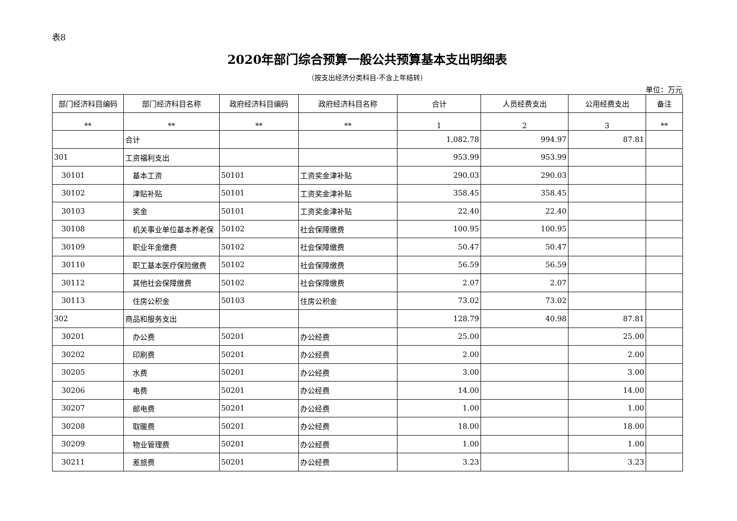表8
2020年部门综合预算一般公共预算基本支出明细表
（按支出经济分类科目-不含上年结转）
单位：万元
| 部门经济科目编码 | 部门经济科目名称 | 政府经济科目编码 | 政府经济科目名称 | 合计 | 人员经费支出 | 公用经费支出 | 备注 |
| --- | --- | --- | --- | --- | --- | --- | --- |
| ** | ** | ** | ** | 1 | 2 | 3 | ** |
| | 合计 | | | 1,082.78 | 994.97 | 87.81 | |
| 301 | 工资福利支出 | | | 953.99 | 953.99 | | |
| 30101 | 基本工资 | 50101 | 工资奖金津补贴 | 290.03 | 290.03 | | |
| 30102 | 津贴补贴 | 50101 | 工资奖金津补贴 | 358.45 | 358.45 | | |
| 30103 | 奖金 | 50101 | 工资奖金津补贴 | 22.40 | 22.40 | | |
| 30108 | 机关事业单位基本养老保 | 50102 | 社会保障缴费 | 100.95 | 100.95 | | |
| 30109 | 职业年金缴费 | 50102 | 社会保障缴费 | 50.47 | 50.47 | | |
| 30110 | 职工基本医疗保险缴费 | 50102 | 社会保障缴费 | 56.59 | 56.59 | | |
| 30112 | 其他社会保障缴费 | 50102 | 社会保障缴费 | 2.07 | 2.07 | | |
| 30113 | 住房公积金 | 50103 | 住房公积金 | 73.02 | 73.02 | | |
| 302 | 商品和服务支出 | | | 128.79 | 40.98 | 87.81 | |
| 30201 | 办公费 | 50201 | 办公经费 | 25.00 | | 25.00 | |
| 30202 | 印刷费 | 50201 | 办公经费 | 2.00 | | 2.00 | |
| 30205 | 水费 | 50201 | 办公经费 | 3.00 | | 3.00 | |
| 30206 | 电费 | 50201 | 办公经费 | 14.00 | | 14.00 | |
| 30207 | 邮电费 | 50201 | 办公经费 | 1.00 | | 1.00 | |
| 30208 | 取暖费 | 50201 | 办公经费 | 18.00 | | 18.00 | |
| 30209 | 物业管理费 | 50201 | 办公经费 | 1.00 | | 1.00 | |
| 30211 | 差旅费 | 50201 | 办公经费 | 3.23 | | 3.23 | |